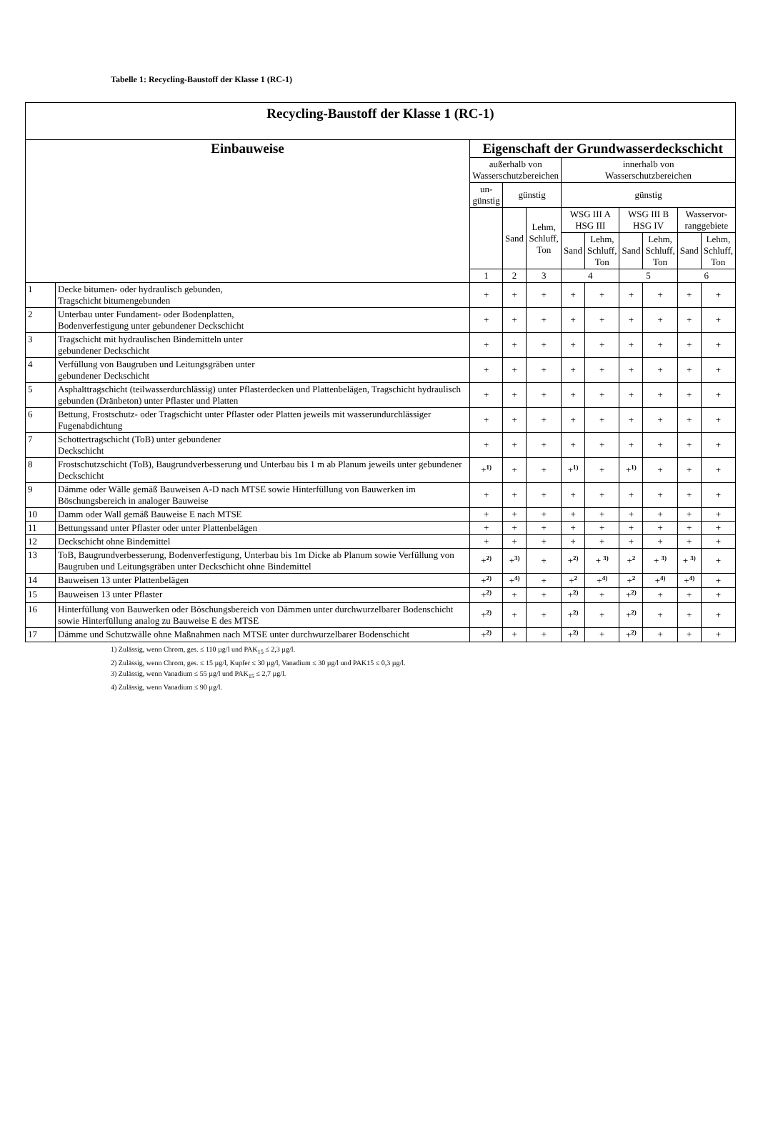Tabelle 1: Recycling-Baustoff der Klasse 1 (RC-1)
| Recycling-Baustoff der Klasse 1 (RC-1) | | | | | | | | | | |
| --- | --- | --- | --- | --- | --- | --- | --- | --- | --- | --- |
| Einbauweise | | Eigenschaft der Grundwasserdeckschicht | | | | | | | | |
| | | außerhalb von Wasserschutzbereichen | | | innerhalb von Wasserschutzbereichen | | | | | |
| | | un- günstig | günstig | | günstig | | | | | |
| | | | Sand | Lehm, Schluff, Ton | WSG III A HSG III | | WSG III B HSG IV | | Wasservor- ranggebiete | |
| | | | | | Sand | Lehm, Schluff, Ton | Sand | Lehm, Schluff, Ton | Sand | Lehm, Schluff, Ton |
| | | 1 | 2 | 3 | 4 | | 5 | | 6 | |
| 1 | Decke bitumen- oder hydraulisch gebunden, Tragschicht bitumengebunden | + | + | + | + | + | + | + | + | + |
| 2 | Unterbau unter Fundament- oder Bodenplatten, Bodenverfestigung unter gebundener Deckschicht | + | + | + | + | + | + | + | + | + |
| 3 | Tragschicht mit hydraulischen Bindemitteln unter gebundener Deckschicht | + | + | + | + | + | + | + | + | + |
| 4 | Verfüllung von Baugruben und Leitungsgräben unter gebundener Deckschicht | + | + | + | + | + | + | + | + | + |
| 5 | Asphalttragschicht (teilwasserdurchlässig) unter Pflasterdecken und Plattenbelägen, Tragschicht hydraulisch gebunden (Dränbeton) unter Pflaster und Platten | + | + | + | + | + | + | + | + | + |
| 6 | Bettung, Frostschutz- oder Tragschicht unter Pflaster oder Platten jeweils mit wasserundurchlässiger Fugenabdichtung | + | + | + | + | + | + | + | + | + |
| 7 | Schottertragschicht (ToB) unter gebundener Deckschicht | + | + | + | + | + | + | + | + | + |
| 8 | Frostschutzschicht (ToB), Baugrundverbesserung und Unterbau bis 1 m ab Planum jeweils unter gebundener Deckschicht | +<sup>1)</sup> | + | + | +<sup>1)</sup> | + | +<sup>1)</sup> | + | + | + |
| 9 | Dämme oder Wälle gemäß Bauweisen A-D nach MTSE sowie Hinterfüllung von Bauwerken im Böschungsbereich in analoger Bauweise | + | + | + | + | + | + | + | + | + |
| 10 | Damm oder Wall gemäß Bauweise E nach MTSE | + | + | + | + | + | + | + | + | + |
| 11 | Bettungssand unter Pflaster oder unter Plattenbelägen | + | + | + | + | + | + | + | + | + |
| 12 | Deckschicht ohne Bindemittel | + | + | + | + | + | + | + | + | + |
| 13 | ToB, Baugrundverbesserung, Bodenverfestigung, Unterbau bis 1m Dicke ab Planum sowie Verfüllung von Baugruben und Leitungsgräben unter Deckschicht ohne Bindemittel | +<sup>2)</sup> | +<sup>3)</sup> | + | +<sup>2)</sup> | + <sup>3)</sup> | +<sup>2</sup> | + <sup>3)</sup> | + <sup>3)</sup> | + |
| 14 | Bauweisen 13 unter Plattenbelägen | +<sup>2)</sup> | +<sup>4)</sup> | + | +<sup>2</sup> | +<sup>4)</sup> | +<sup>2</sup> | +<sup>4)</sup> | +<sup>4)</sup> | + |
| 15 | Bauweisen 13 unter Pflaster | +<sup>2)</sup> | + | + | +<sup>2)</sup> | + | +<sup>2)</sup> | + | + | + |
| 16 | Hinterfüllung von Bauwerken oder Böschungsbereich von Dämmen unter durchwurzelbarer Bodenschicht sowie Hinterfüllung analog zu Bauweise E des MTSE | +<sup>2)</sup> | + | + | +<sup>2)</sup> | + | +<sup>2)</sup> | + | + | + |
| 17 | Dämme und Schutzwälle ohne Maßnahmen nach MTSE unter durchwurzelbarer Bodenschicht | +<sup>2)</sup> | + | + | +<sup>2)</sup> | + | +<sup>2)</sup> | + | + | + |
1) Zulässig, wenn Chrom, ges. ≤ 110 µg/l und PAK<sub>15</sub> ≤ 2,3 µg/l.
2) Zulässig, wenn Chrom, ges. ≤ 15 µg/l, Kupfer ≤ 30 µg/l, Vanadium ≤ 30 µg/l und PAK15 ≤ 0,3 µg/l.
3) Zulässig, wenn Vanadium ≤ 55 µg/l und PAK<sub>15</sub> ≤ 2,7 µg/l.
4) Zulässig, wenn Vanadium ≤ 90 µg/l.